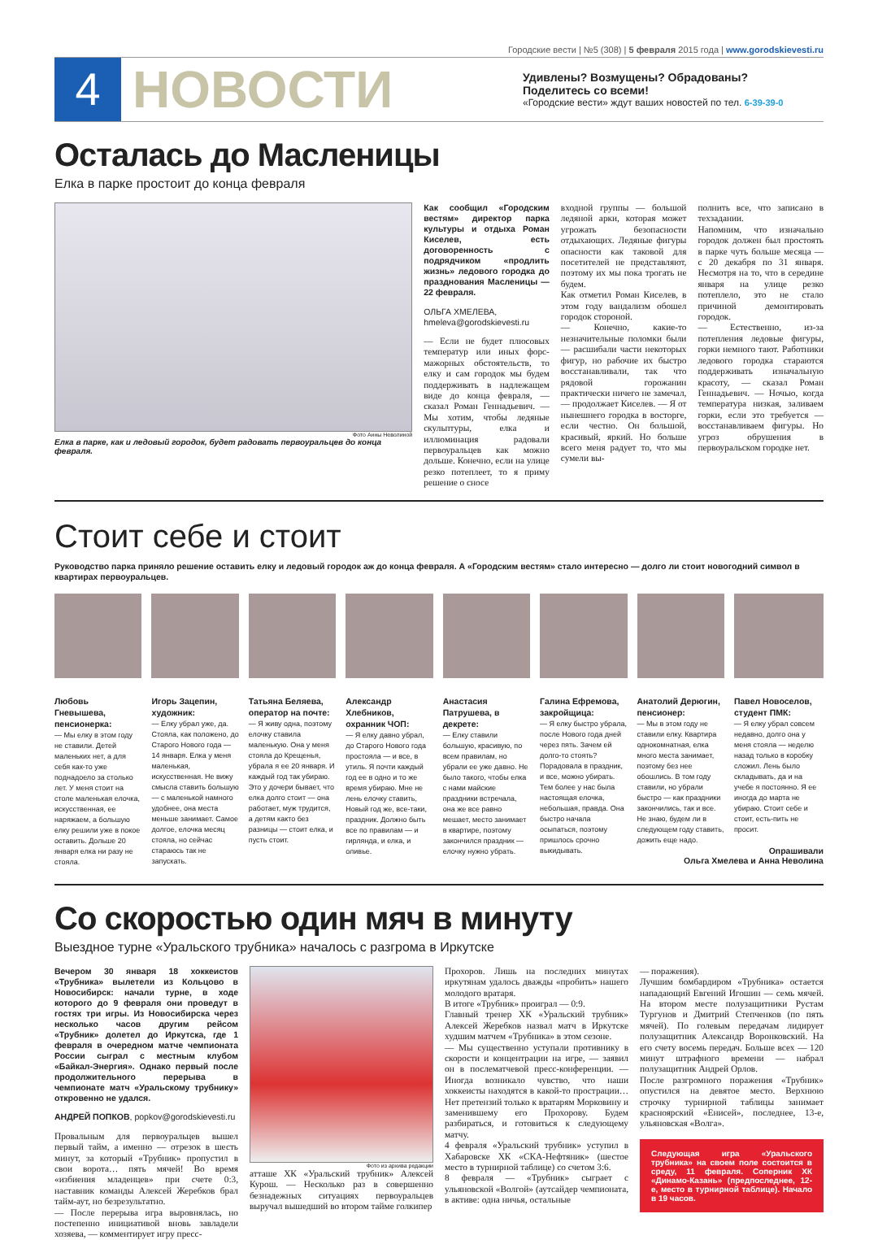Городские вести | №5 (308) | 5 февраля 2015 года | www.gorodskievesti.ru
4
НОВОСТИ
Удивлены? Возмущены? Обрадованы?
Поделитесь со всеми!
«Городские вести» ждут ваших новостей по тел. 6-39-39-0
Осталась до Масленицы
Елка в парке простоит до конца февраля
Фото Анны Неволиной
Елка в парке, как и ледовый городок, будет радовать первоуральцев до конца февраля.
Как сообщил «Городским вестям» директор парка культуры и отдыха Роман Киселев, есть договоренность с подрядчиком «продлить жизнь» ледового городка до празднования Масленицы — 22 февраля.
ОЛЬГА ХМЕЛЕВА,
hmeleva@gorodskievesti.ru
— Если не будет плюсовых температур или иных форс-мажорных обстоятельств, то елку и сам городок мы будем поддерживать в надлежащем виде до конца февраля, — сказал Роман Геннадьевич. — Мы хотим, чтобы ледяные скульптуры, елка и иллюминация радовали первоуральцев как можно дольше. Конечно, если на улице резко потеплеет, то я приму решение о сносе
входной группы — большой ледяной арки, которая может угрожать безопасности отдыхающих. Ледяные фигуры опасности как таковой для посетителей не представляют, поэтому их мы пока трогать не будем.
Как отметил Роман Киселев, в этом году вандализм обошел городок стороной.
— Конечно, какие-то незначительные поломки были — расшибали части некоторых фигур, но рабочие их быстро восстанавливали, так что рядовой горожанин практически ничего не замечал, — продолжает Киселев. — Я от нынешнего городка в восторге, если честно. Он большой, красивый, яркий. Но больше всего меня радует то, что мы сумели вы-
полнить все, что записано в техзадании.
Напомним, что изначально городок должен был простоять в парке чуть больше месяца — с 20 декабря по 31 января. Несмотря на то, что в середине января на улице резко потеплело, это не стало причиной демонтировать городок.
— Естественно, из-за потепления ледовые фигуры, горки немного тают. Работники ледового городка стараются поддерживать изначальную красоту, — сказал Роман Геннадьевич. — Ночью, когда температура низкая, заливаем горки, если это требуется — восстанавливаем фигуры. Но угроз обрушения в первоуральском городке нет.
Стоит себе и стоит
Руководство парка приняло решение оставить елку и ледовый городок аж до конца февраля. А «Городским вестям» стало интересно — долго ли стоит новогодний символ в квартирах первоуральцев.
Любовь Гневышева, пенсионерка:
— Мы елку в этом году не ставили. Детей маленьких нет, а для себя как-то уже поднадоело за столько лет. У меня стоит на столе маленькая елочка, искусственная, ее наряжаем, а большую елку решили уже в покое оставить. Дольше 20 января елка ни разу не стояла.
Игорь Зацепин, художник:
— Елку убрал уже, да. Стояла, как положено, до Старого Нового года — 14 января. Елка у меня маленькая, искусственная. Не вижу смысла ставить большую — с маленькой намного удобнее, она места меньше занимает. Самое долгое, елочка месяц стояла, но сейчас стараюсь так не запускать.
Татьяна Беляева, оператор на почте:
— Я живу одна, поэтому елочку ставила маленькую. Она у меня стояла до Крещенья, убрала я ее 20 января. И каждый год так убираю. Это у дочери бывает, что елка долго стоит — она работает, муж трудится, а детям както без разницы — стоит елка, и пусть стоит.
Александр Хлебников, охранник ЧОП:
— Я елку давно убрал, до Старого Нового года простояла — и все, в утиль. Я почти каждый год ее в одно и то же время убираю. Мне не лень елочку ставить, Новый год же, все-таки, праздник. Должно быть все по правилам — и гирлянда, и елка, и оливье.
Анастасия Патрушева, в декрете:
— Елку ставили большую, красивую, по всем правилам, но убрали ее уже давно. Не было такого, чтобы елка с нами майские праздники встречала, она же все равно мешает, место занимает в квартире, поэтому закончился праздник — елочку нужно убрать.
Галина Ефремова, закройщица:
— Я елку быстро убрала, после Нового года дней через пять. Зачем ей долго-то стоять? Порадовала в праздник, и все, можно убирать. Тем более у нас была настоящая елочка, небольшая, правда. Она быстро начала осыпаться, поэтому пришлось срочно выкидывать.
Анатолий Дерюгин, пенсионер:
— Мы в этом году не ставили елку. Квартира однокомнатная, елка много места занимает, поэтому без нее обошлись. В том году ставили, но убрали быстро — как праздники закончились, так и все. Не знаю, будем ли в следующем году ставить, дожить еще надо.
Павел Новоселов, студент ПМК:
— Я елку убрал совсем недавно, долго она у меня стояла — неделю назад только в коробку сложил. Лень было складывать, да и на учебе я постоянно. Я ее иногда до марта не убираю. Стоит себе и стоит, есть-пить не просит.
Опрашивали
Ольга Хмелева и Анна Неволина
Со скоростью один мяч в минуту
Выездное турне «Уральского трубника» началось с разгрома в Иркутске
Вечером 30 января 18 хоккеистов «Трубника» вылетели из Кольцово в Новосибирск: начали турне, в ходе которого до 9 февраля они проведут в гостях три игры. Из Новосибирска через несколько часов другим рейсом «Трубник» долетел до Иркутска, где 1 февраля в очередном матче чемпионата России сыграл с местным клубом «Байкал-Энергия». Однако первый после продолжительного перерыва в чемпионате матч «Уральскому трубнику» откровенно не удался.
АНДРЕЙ ПОПКОВ, popkov@gorodskievesti.ru
Провальным для первоуральцев вышел первый тайм, а именно — отрезок в шесть минут, за который «Трубник» пропустил в свои ворота… пять мячей! Во время «избиения младенцев» при счете 0:3, наставник команды Алексей Жеребков брал тайм-аут, но безрезультатно.
— После перерыва игра выровнялась, но постепенно инициативой вновь завладели хозяева, — комментирует игру пресс-
Фото из архива редакции
атташе ХК «Уральский трубник» Алексей Курош. — Несколько раз в совершенно безнадежных ситуациях первоуральцев выручал вышедший во втором тайме голкипер
Прохоров. Лишь на последних минутах иркутянам удалось дважды «пробить» нашего молодого вратаря.
В итоге «Трубник» проиграл — 0:9.
Главный тренер ХК «Уральский трубник» Алексей Жеребков назвал матч в Иркутске худшим матчем «Трубника» в этом сезоне.
— Мы существенно уступали противнику в скорости и концентрации на игре, — заявил он в послематчевой пресс-конференции. — Иногда возникало чувство, что наши хоккеисты находятся в какой-то прострации… Нет претензий только к вратарям Морковину и заменившему его Прохорову. Будем разбираться, и готовиться к следующему матчу.
4 февраля «Уральский трубник» уступил в Хабаровске ХК «СКА-Нефтяник» (шестое место в турнирной таблице) со счетом 3:6.
8 февраля — «Трубник» сыграет с ульяновской «Волгой» (аутсайдер чемпионата, в активе: одна ничья, остальные
— поражения).
Лучшим бомбардиром «Трубника» остается нападающий Евгений Игошин — семь мячей. На втором месте полузащитники Рустам Тургунов и Дмитрий Степченков (по пять мячей). По голевым передачам лидирует полузащитник Александр Воронковский. На его счету восемь передач. Больше всех — 120 минут штрафного времени — набрал полузащитник Андрей Орлов.
После разгромного поражения «Трубник» опустился на девятое место. Верхнюю строчку турнирной таблицы занимает красноярский «Енисей», последнее, 13-е, ульяновская «Волга».
Следующая игра «Уральского трубника» на своем поле состоится в среду, 11 февраля. Соперник ХК «Динамо-Казань» (предпоследнее, 12-е, место в турнирной таблице). Начало в 19 часов.